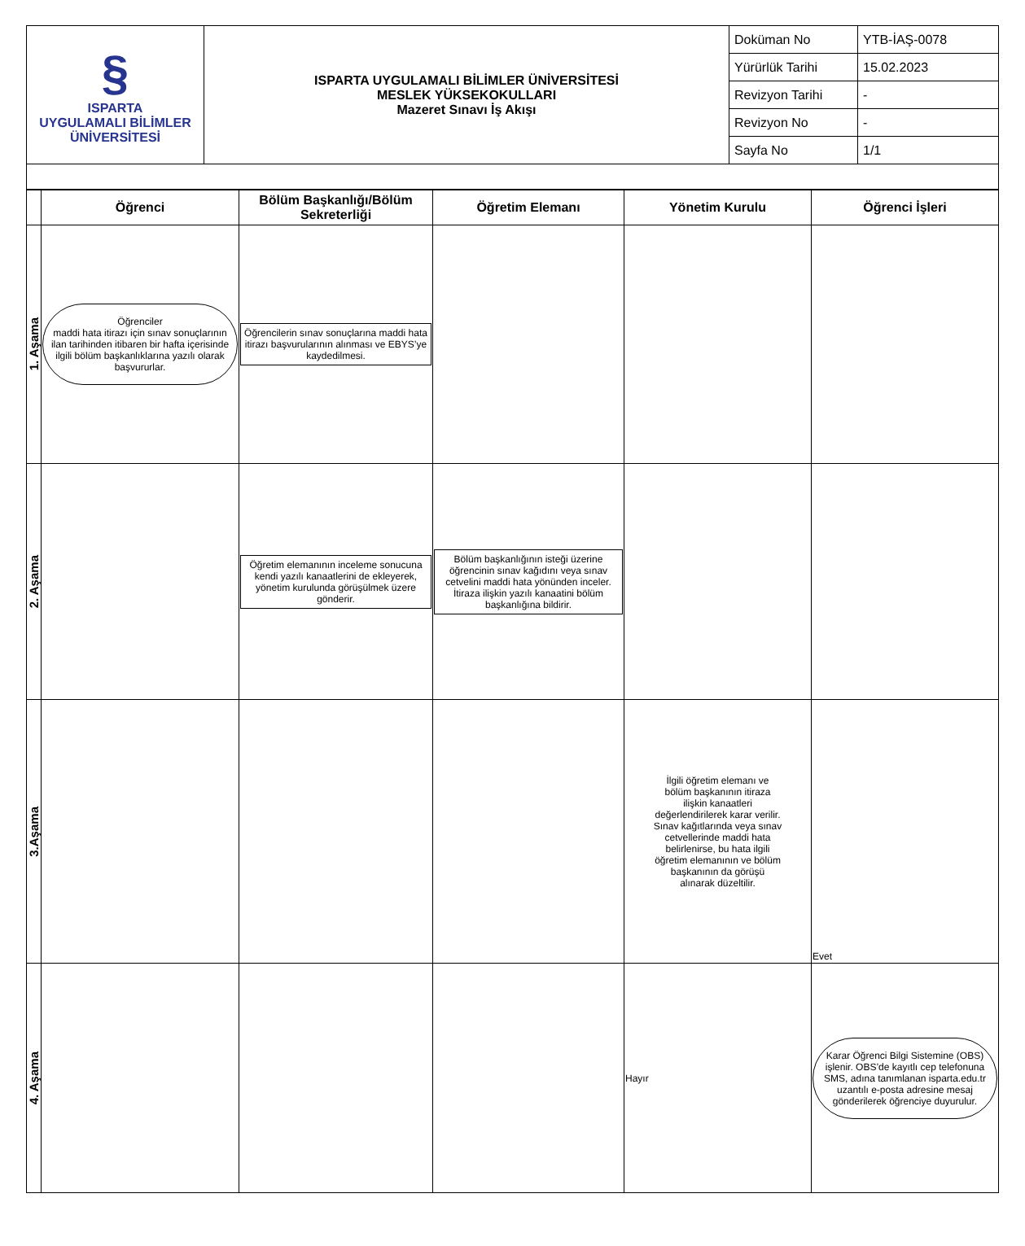| § ISPARTA UYGULAMALI BİLİMLER ÜNİVERSİTESİ | ISPARTA UYGULAMALI BİLİMLER ÜNİVERSİTESİ MESLEK YÜKSEKOKULLARI Mazeret Sınavı İş Akışı | Doküman No | YTB-İAŞ-0078 |
| | | Yürürlük Tarihi | 15.02.2023 |
| | | Revizyon Tarihi | - |
| | | Revizyon No | - |
| | | Sayfa No | 1/1 |
| | Öğrenci | Bölüm Başkanlığı/Bölüm Sekreterliği | Öğretim Elemanı | Yönetim Kurulu | Öğrenci İşleri |
| --- | --- | --- | --- | --- | --- |
| 1. Aşama | Öğrenciler maddi hata itirazı için sınav sonuçlarının ilan tarihinden itibaren bir hafta içerisinde ilgili bölüm başkanlıklarına yazılı olarak başvururlar. | Öğrencilerin sınav sonuçlarına maddi hata itirazı başvurularının alınması ve EBYS’ye kaydedilmesi. | | | |
| 2. Aşama | | Öğretim elemanının inceleme sonucuna kendi yazılı kanaatlerini de ekleyerek, yönetim kurulunda görüşülmek üzere gönderir. | Bölüm başkanlığının isteği üzerine öğrencinin sınav kağıdını veya sınav cetvelini maddi hata yönünden inceler. İtiraza ilişkin yazılı kanaatini bölüm başkanlığına bildirir. | | |
| 3.Aşama | | | | İlgili öğretim elemanı ve bölüm başkanının itiraza ilişkin kanaatleri değerlendirilerek karar verilir. Sınav kağıtlarında veya sınav cetvellerinde maddi hata belirlenirse, bu hata ilgili öğretim elemanının ve bölüm başkanının da görüşü alınarak düzeltilir. | Evet |
| 4. Aşama | | | | Hayır | Karar Öğrenci Bilgi Sistemine (OBS) işlenir. OBS’de kayıtlı cep telefonuna SMS, adına tanımlanan isparta.edu.tr uzantılı e-posta adresine mesaj gönderilerek öğrenciye duyurulur. |